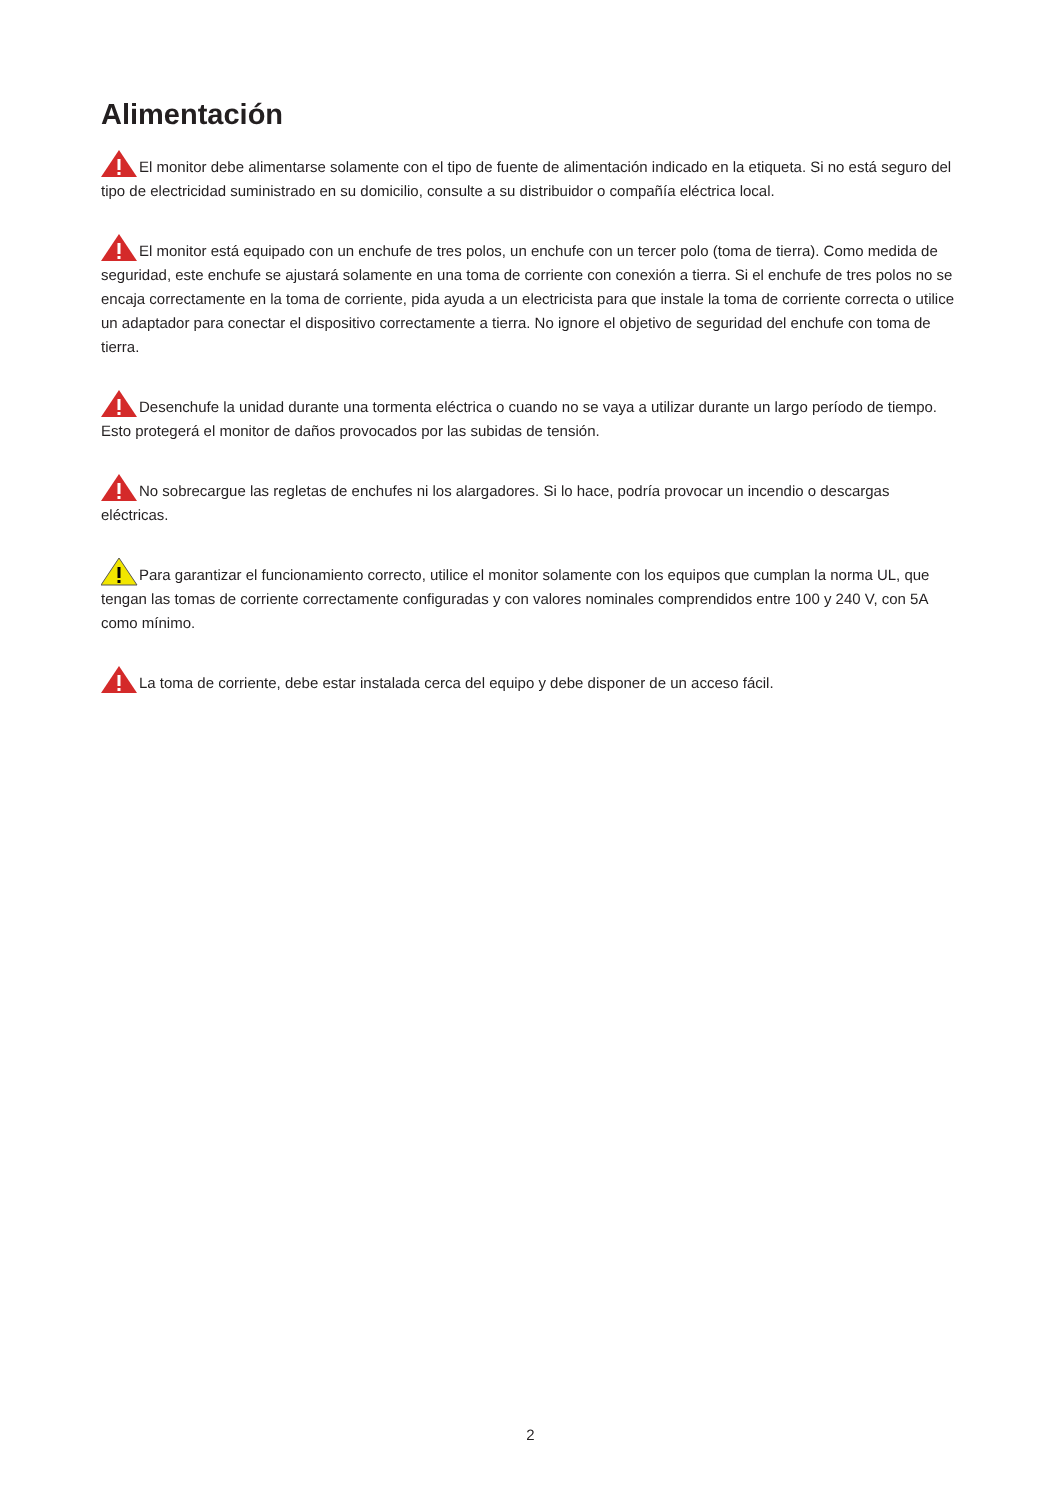Alimentación
El monitor debe alimentarse solamente con el tipo de fuente de alimentación indicado en la etiqueta. Si no está seguro del tipo de electricidad suministrado en su domicilio, consulte a su distribuidor o compañía eléctrica local.
El monitor está equipado con un enchufe de tres polos, un enchufe con un tercer polo (toma de tierra). Como medida de seguridad, este enchufe se ajustará solamente en una toma de corriente con conexión a tierra. Si el enchufe de tres polos no se encaja correctamente en la toma de corriente, pida ayuda a un electricista para que instale la toma de corriente correcta o utilice un adaptador para conectar el dispositivo correctamente a tierra. No ignore el objetivo de seguridad del enchufe con toma de tierra.
Desenchufe la unidad durante una tormenta eléctrica o cuando no se vaya a utilizar durante un largo período de tiempo. Esto protegerá el monitor de daños provocados por las subidas de tensión.
No sobrecargue las regletas de enchufes ni los alargadores. Si lo hace, podría provocar un incendio o descargas eléctricas.
Para garantizar el funcionamiento correcto, utilice el monitor solamente con los equipos que cumplan la norma UL, que tengan las tomas de corriente correctamente configuradas y con valores nominales comprendidos entre 100 y 240 V, con 5A como mínimo.
La toma de corriente, debe estar instalada cerca del equipo y debe disponer de un acceso fácil.
2